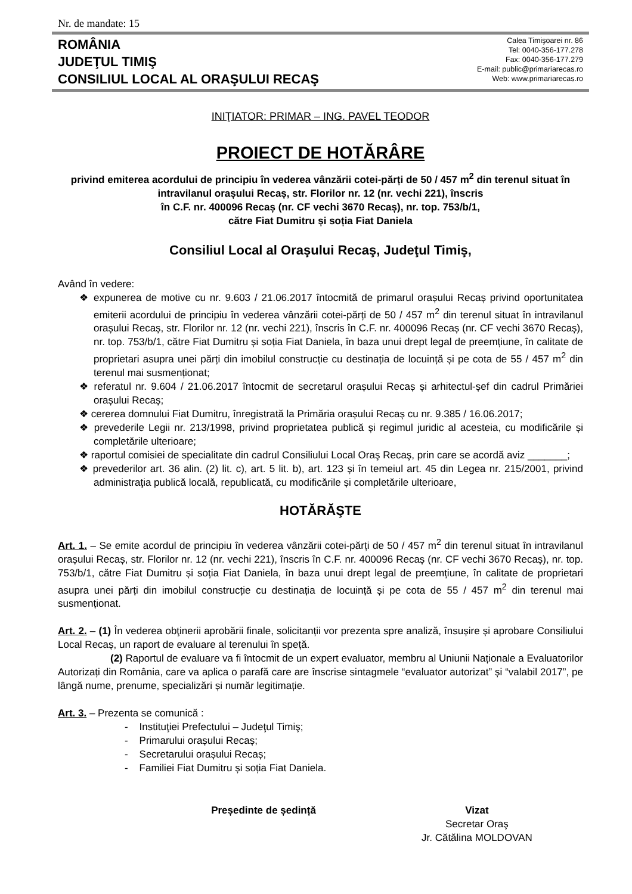Nr. de mandate: 15
ROMÂNIA
JUDEŢUL TIMIŞ
CONSILIUL LOCAL AL ORAŞULUI RECAŞ
Calea Timişoarei nr. 86
Tel: 0040-356-177.278
Fax: 0040-356-177.279
E-mail: public@primariarecas.ro
Web: www.primariarecas.ro
INIŢIATOR: PRIMAR – ING. PAVEL TEODOR
PROIECT DE HOTĂRÂRE
privind emiterea acordului de principiu în vederea vânzării cotei-părți de 50 / 457 m<sup>2</sup> din terenul situat în intravilanul orașului Recaș, str. Florilor nr. 12 (nr. vechi 221), înscris
în C.F. nr. 400096 Recaș (nr. CF vechi 3670 Recaș), nr. top. 753/b/1,
către Fiat Dumitru și soția Fiat Daniela
Consiliul Local al Oraşului Recaş, Judeţul Timiş,
Având în vedere:
❖ expunerea de motive cu nr. 9.603 / 21.06.2017 întocmită de primarul orașului Recaș privind oportunitatea emiterii acordului de principiu în vederea vânzării cotei-părți de 50 / 457 m<sup>2</sup> din terenul situat în intravilanul orașului Recaș, str. Florilor nr. 12 (nr. vechi 221), înscris în C.F. nr. 400096 Recaș (nr. CF vechi 3670 Recaș), nr. top. 753/b/1, către Fiat Dumitru și soția Fiat Daniela, în baza unui drept legal de preemțiune, în calitate de proprietari asupra unei părți din imobilul construcție cu destinația de locuință și pe cota de 55 / 457 m<sup>2</sup> din terenul mai susmenționat;
❖ referatul nr. 9.604 / 21.06.2017 întocmit de secretarul orașului Recaș și arhitectul-șef din cadrul Primăriei orașului Recaș;
❖ cererea domnului Fiat Dumitru, înregistrată la Primăria orașului Recaș cu nr. 9.385 / 16.06.2017;
❖ prevederile Legii nr. 213/1998, privind proprietatea publică și regimul juridic al acesteia, cu modificările și completările ulterioare;
❖ raportul comisiei de specialitate din cadrul Consiliului Local Oraş Recaş, prin care se acordă aviz _______;
❖ prevederilor art. 36 alin. (2) lit. c), art. 5 lit. b), art. 123 și în temeiul art. 45 din Legea nr. 215/2001, privind administraţia publică locală, republicată, cu modificările și completările ulterioare,
HOTĂRĂŞTE
Art. 1. – Se emite acordul de principiu în vederea vânzării cotei-părți de 50 / 457 m<sup>2</sup> din terenul situat în intravilanul orașului Recaș, str. Florilor nr. 12 (nr. vechi 221), înscris în C.F. nr. 400096 Recaș (nr. CF vechi 3670 Recaș), nr. top. 753/b/1, către Fiat Dumitru și soția Fiat Daniela, în baza unui drept legal de preemțiune, în calitate de proprietari asupra unei părți din imobilul construcție cu destinația de locuință și pe cota de 55 / 457 m<sup>2</sup> din terenul mai susmenționat.
Art. 2. – (1) În vederea obţinerii aprobării finale, solicitanții vor prezenta spre analiză, însușire și aprobare Consiliului Local Recaș, un raport de evaluare al terenului în speță.
(2) Raportul de evaluare va fi întocmit de un expert evaluator, membru al Uniunii Naționale a Evaluatorilor Autorizați din România, care va aplica o parafă care are înscrise sintagmele “evaluator autorizat” și “valabil 2017”, pe lângă nume, prenume, specializări și număr legitimație.
Art. 3. – Prezenta se comunică :
- Instituţiei Prefectului – Judeţul Timiş;
- Primarului orașului Recaș;
- Secretarului orașului Recaș;
- Familiei Fiat Dumitru și soția Fiat Daniela.
Președinte de ședință Vizat
Secretar Oraş
Jr. Cătălina MOLDOVAN